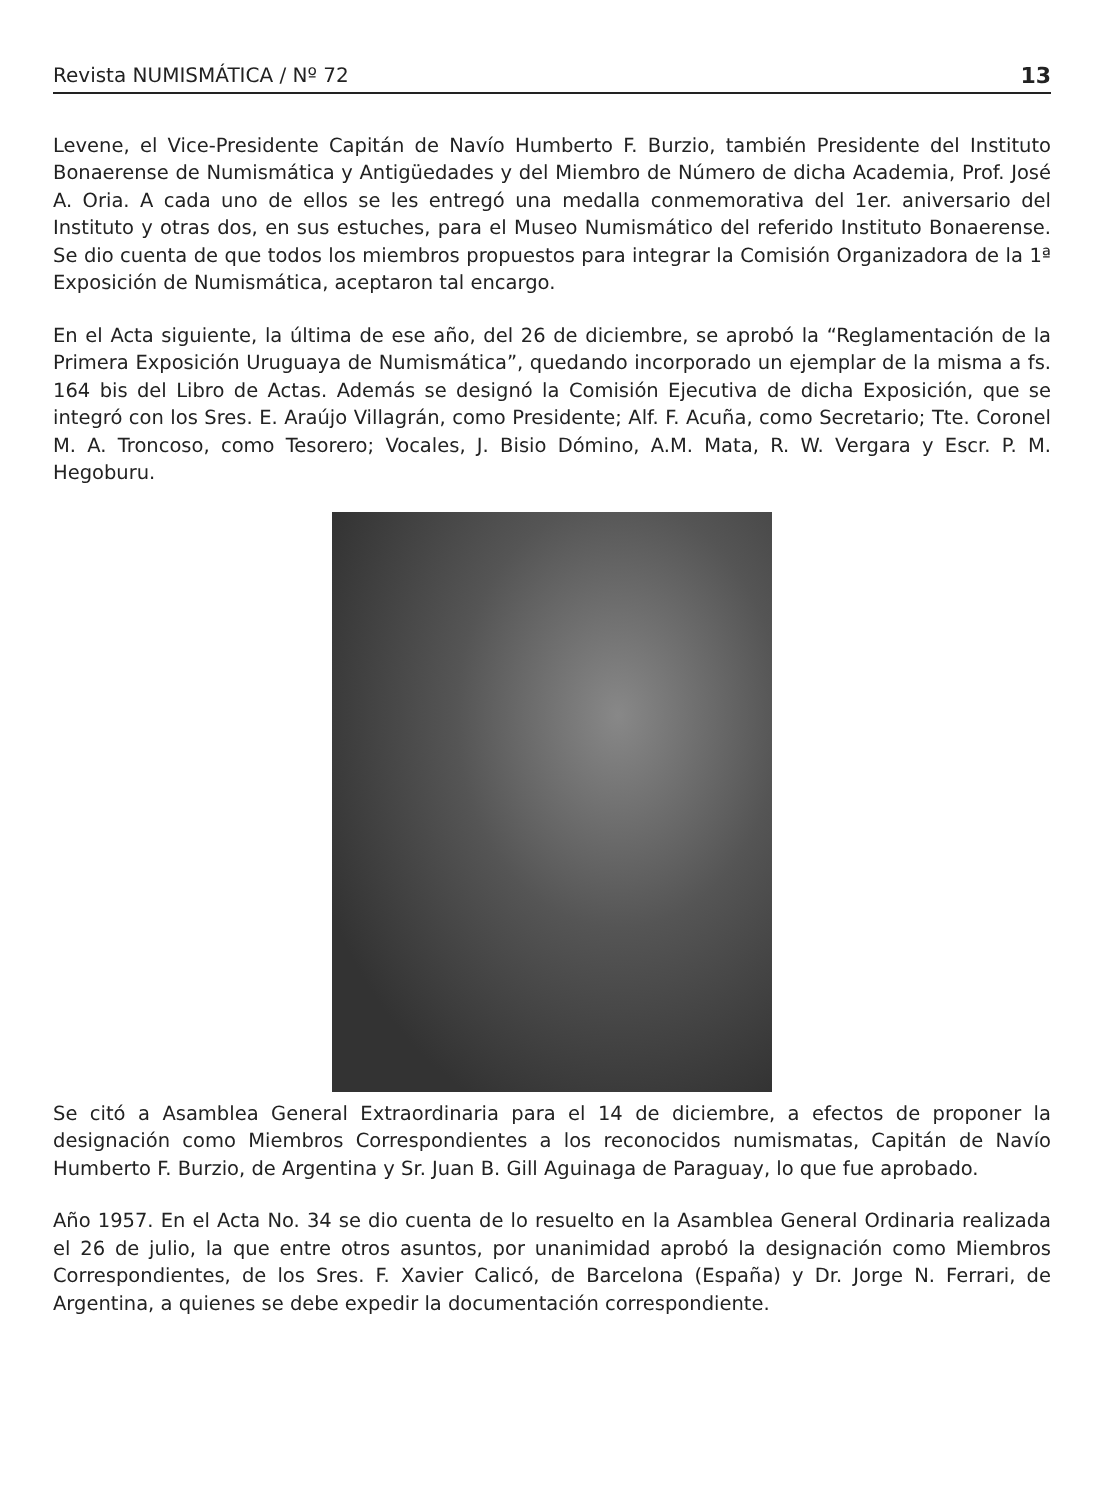Revista NUMISMÁTICA / Nº 72 13
Levene, el Vice-Presidente Capitán de Navío Humberto F. Burzio, también Presidente del Instituto Bonaerense de Numismática y Antigüedades y del Miembro de Número de dicha Academia, Prof. José A. Oria. A cada uno de ellos se les entregó una medalla conmemorativa del 1er. aniversario del Instituto y otras dos, en sus estuches, para el Museo Numismático del referido Instituto Bonaerense. Se dio cuenta de que todos los miembros propuestos para integrar la Comisión Organizadora de la 1ª Exposición de Numismática, aceptaron tal encargo.
En el Acta siguiente, la última de ese año, del 26 de diciembre, se aprobó la “Reglamentación de la Primera Exposición Uruguaya de Numismática”, quedando incorporado un ejemplar de la misma a fs. 164 bis del Libro de Actas. Además se designó la Comisión Ejecutiva de dicha Exposición, que se integró con los Sres. E. Araújo Villagrán, como Presidente; Alf. F. Acuña, como Secretario; Tte. Coronel M. A. Troncoso, como Tesorero; Vocales, J. Bisio Dómino, A.M. Mata, R. W. Vergara y Escr. P. M. Hegoburu.
Se citó a Asamblea General Extraordinaria para el 14 de diciembre, a efectos de proponer la designación como Miembros Correspondientes a los reconocidos numismatas, Capitán de Navío Humberto F. Burzio, de Argentina y Sr. Juan B. Gill Aguinaga de Paraguay, lo que fue aprobado.
Año 1957. En el Acta No. 34 se dio cuenta de lo resuelto en la Asamblea General Ordinaria realizada el 26 de julio, la que entre otros asuntos, por unanimidad aprobó la designación como Miembros Correspondientes, de los Sres. F. Xavier Calicó, de Barcelona (España) y Dr. Jorge N. Ferrari, de Argentina, a quienes se debe expedir la documentación correspondiente.